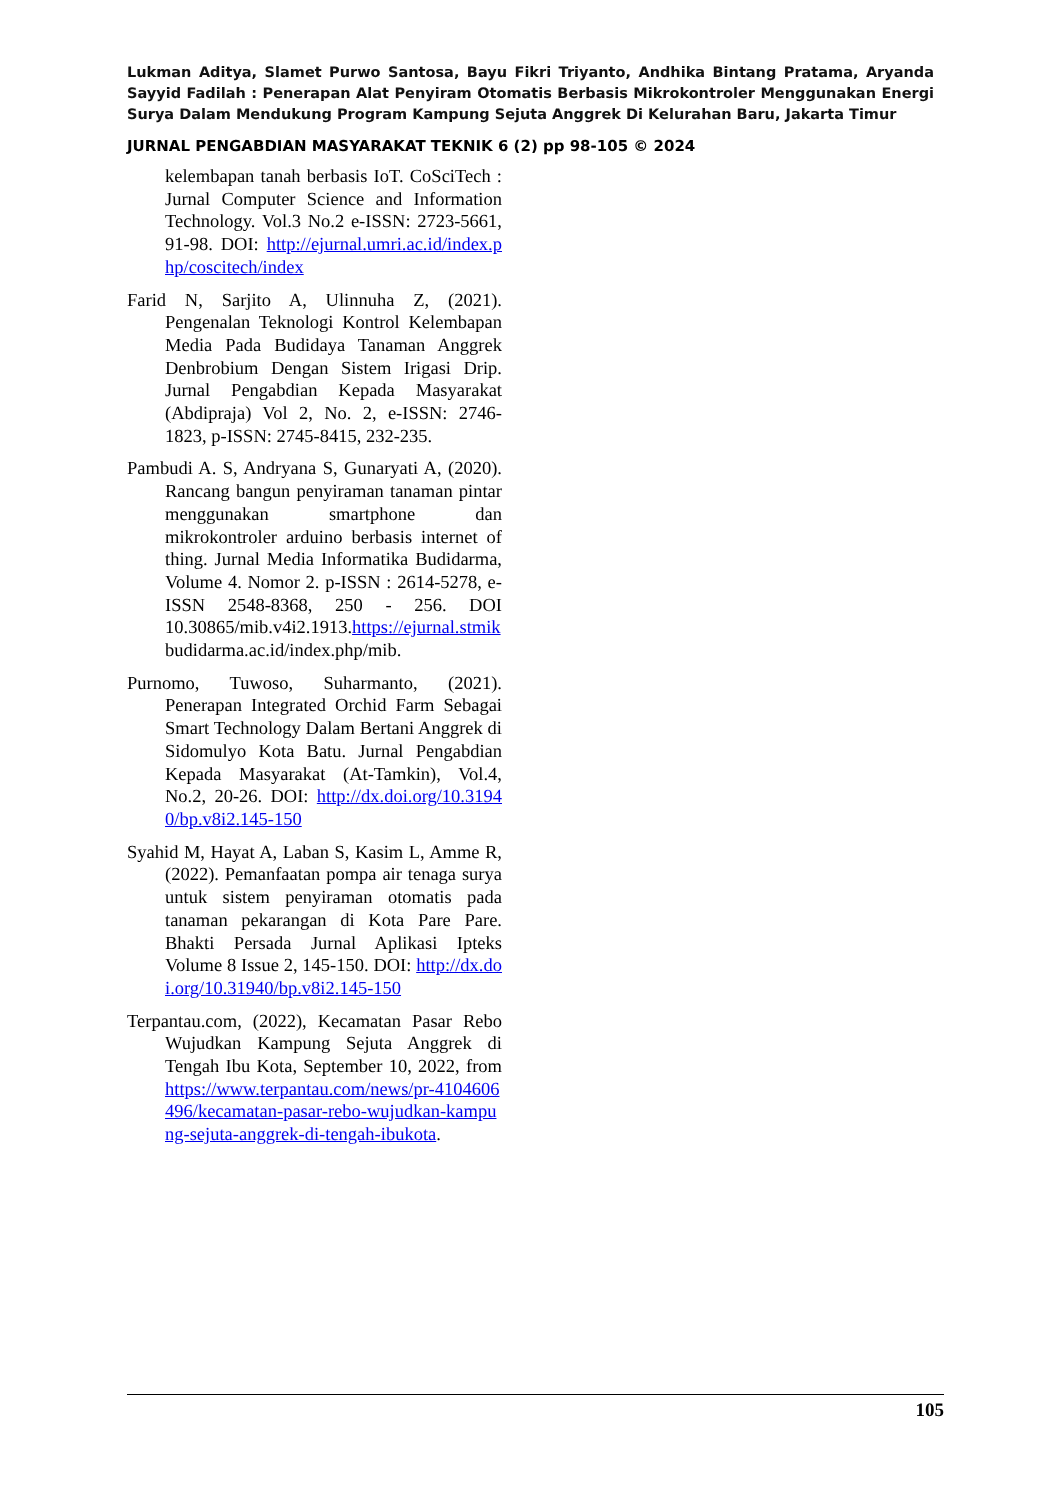Lukman Aditya, Slamet Purwo Santosa, Bayu Fikri Triyanto, Andhika Bintang Pratama, Aryanda Sayyid Fadilah : Penerapan Alat Penyiram Otomatis Berbasis Mikrokontroler Menggunakan Energi Surya Dalam Mendukung Program Kampung Sejuta Anggrek Di Kelurahan Baru, Jakarta Timur
JURNAL PENGABDIAN MASYARAKAT TEKNIK 6 (2) pp 98-105 © 2024
kelembapan tanah berbasis IoT. CoSciTech : Jurnal Computer Science and Information Technology. Vol.3 No.2 e-ISSN: 2723-5661, 91-98. DOI: http://ejurnal.umri.ac.id/index.php/coscitech/index
Farid N, Sarjito A, Ulinnuha Z, (2021). Pengenalan Teknologi Kontrol Kelembapan Media Pada Budidaya Tanaman Anggrek Denbrobium Dengan Sistem Irigasi Drip. Jurnal Pengabdian Kepada Masyarakat (Abdipraja) Vol 2, No. 2, e-ISSN: 2746-1823, p-ISSN: 2745-8415, 232-235.
Pambudi A. S, Andryana S, Gunaryati A, (2020). Rancang bangun penyiraman tanaman pintar menggunakan smartphone dan mikrokontroler arduino berbasis internet of thing. Jurnal Media Informatika Budidarma, Volume 4. Nomor 2. p-ISSN : 2614-5278, e-ISSN 2548-8368, 250 - 256. DOI 10.30865/mib.v4i2.1913.https://ejurnal.stmik budidarma.ac.id/index.php/mib.
Purnomo, Tuwoso, Suharmanto, (2021). Penerapan Integrated Orchid Farm Sebagai Smart Technology Dalam Bertani Anggrek di Sidomulyo Kota Batu. Jurnal Pengabdian Kepada Masyarakat (At-Tamkin), Vol.4, No.2, 20-26. DOI: http://dx.doi.org/10.31940/bp.v8i2.145-150
Syahid M, Hayat A, Laban S, Kasim L, Amme R, (2022). Pemanfaatan pompa air tenaga surya untuk sistem penyiraman otomatis pada tanaman pekarangan di Kota Pare Pare. Bhakti Persada Jurnal Aplikasi Ipteks Volume 8 Issue 2, 145-150. DOI: http://dx.doi.org/10.31940/bp.v8i2.145-150
Terpantau.com, (2022), Kecamatan Pasar Rebo Wujudkan Kampung Sejuta Anggrek di Tengah Ibu Kota, September 10, 2022, from https://www.terpantau.com/news/pr-4104606496/kecamatan-pasar-rebo-wujudkan-kampung-sejuta-anggrek-di-tengah-ibukota.
105